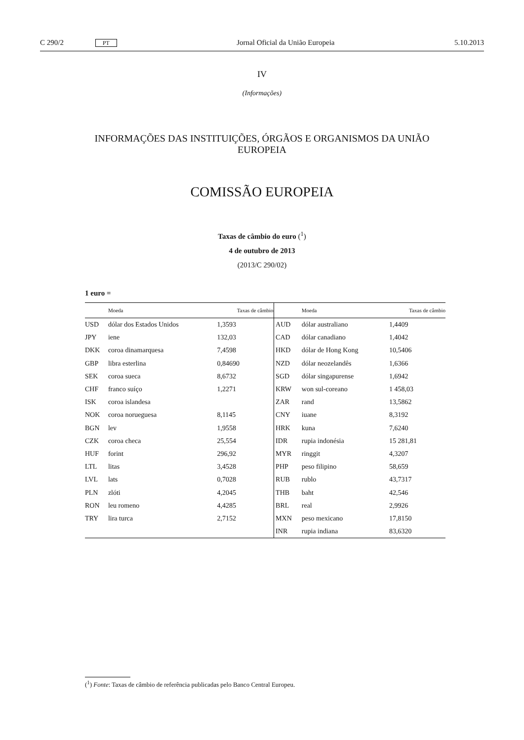C 290/2 PT Jornal Oficial da União Europeia 5.10.2013
IV
(Informações)
INFORMAÇÕES DAS INSTITUIÇÕES, ÓRGÃOS E ORGANISMOS DA UNIÃO EUROPEIA
COMISSÃO EUROPEIA
Taxas de câmbio do euro (<sup>1</sup>)
4 de outubro de 2013
(2013/C 290/02)
1 euro =
| | Moeda | Taxas de câmbio | | Moeda | Taxas de câmbio |
| --- | --- | --- | --- | --- | --- |
| USD | dólar dos Estados Unidos | 1,3593 | AUD | dólar australiano | 1,4409 |
| JPY | iene | 132,03 | CAD | dólar canadiano | 1,4042 |
| DKK | coroa dinamarquesa | 7,4598 | HKD | dólar de Hong Kong | 10,5406 |
| GBP | libra esterlina | 0,84690 | NZD | dólar neozelandês | 1,6366 |
| SEK | coroa sueca | 8,6732 | SGD | dólar singapurense | 1,6942 |
| CHF | franco suíço | 1,2271 | KRW | won sul-coreano | 1 458,03 |
| ISK | coroa islandesa | | ZAR | rand | 13,5862 |
| NOK | coroa norueguesa | 8,1145 | CNY | iuane | 8,3192 |
| BGN | lev | 1,9558 | HRK | kuna | 7,6240 |
| CZK | coroa checa | 25,554 | IDR | rupia indonésia | 15 281,81 |
| HUF | forint | 296,92 | MYR | ringgit | 4,3207 |
| LTL | litas | 3,4528 | PHP | peso filipino | 58,659 |
| LVL | lats | 0,7028 | RUB | rublo | 43,7317 |
| PLN | zlóti | 4,2045 | THB | baht | 42,546 |
| RON | leu romeno | 4,4285 | BRL | real | 2,9926 |
| TRY | lira turca | 2,7152 | MXN | peso mexicano | 17,8150 |
| | | | INR | rupia indiana | 83,6320 |
(<sup>1</sup>) Fonte: Taxas de câmbio de referência publicadas pelo Banco Central Europeu.